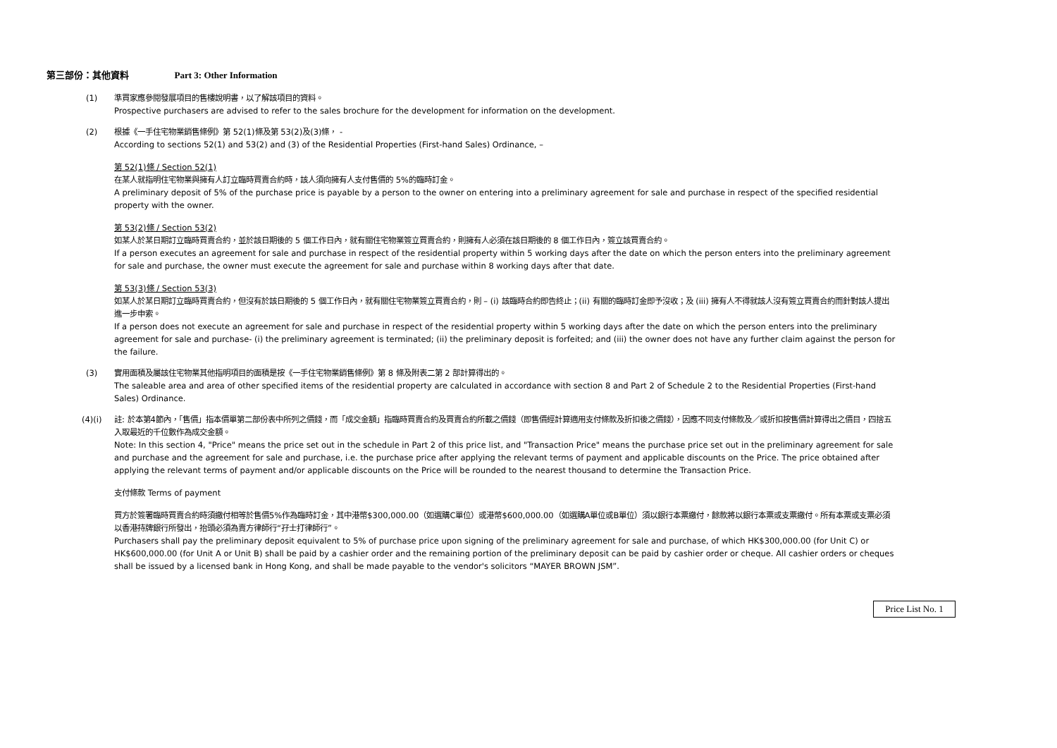第三部份：其他資料 Part 3: Other Information
(1) 準買家應參閱發展項目的售樓說明書，以了解該項目的資料。
Prospective purchasers are advised to refer to the sales brochure for the development for information on the development.
(2) 根據《一手住宅物業銷售條例》第 52(1)條及第 53(2)及(3)條， -
According to sections 52(1) and 53(2) and (3) of the Residential Properties (First-hand Sales) Ordinance, –
第 52(1)條 / Section 52(1)
在某人就指明住宅物業與擁有人訂立臨時買賣合約時，該人須向擁有人支付售價的 5%的臨時訂金。
A preliminary deposit of 5% of the purchase price is payable by a person to the owner on entering into a preliminary agreement for sale and purchase in respect of the specified residential property with the owner.
第 53(2)條 / Section 53(2)
如某人於某日期訂立臨時買賣合約，並於該日期後的 5 個工作日內，就有關住宅物業簽立買賣合約，則擁有人必須在該日期後的 8 個工作日內，簽立該買賣合約。
If a person executes an agreement for sale and purchase in respect of the residential property within 5 working days after the date on which the person enters into the preliminary agreement for sale and purchase, the owner must execute the agreement for sale and purchase within 8 working days after that date.
第 53(3)條 / Section 53(3)
如某人於某日期訂立臨時買賣合約，但沒有於該日期後的 5 個工作日內，就有關住宅物業簽立買賣合約，則 – (i) 該臨時合約即告終止；(ii) 有關的臨時訂金即予沒收；及 (iii) 擁有人不得就該人沒有簽立買賣合約而針對該人提出進一步申索。
If a person does not execute an agreement for sale and purchase in respect of the residential property within 5 working days after the date on which the person enters into the preliminary agreement for sale and purchase- (i) the preliminary agreement is terminated; (ii) the preliminary deposit is forfeited; and (iii) the owner does not have any further claim against the person for the failure.
(3) 實用面積及屬該住宅物業其他指明項目的面積是按《一手住宅物業銷售條例》第 8 條及附表二第 2 部計算得出的。
The saleable area and area of other specified items of the residential property are calculated in accordance with section 8 and Part 2 of Schedule 2 to the Residential Properties (First-hand Sales) Ordinance.
(4)(i) 註: 於本第4節內，「售價」指本價單第二部份表中所列之價錢，而「成交金額」指臨時買賣合約及買賣合約所載之價錢（即售價經計算適用支付條款及折扣後之價錢），因應不同支付條款及／或折扣按售價計算得出之價目，四捨五入取最近的千位數作為成交金額。
Note: In this section 4, "Price" means the price set out in the schedule in Part 2 of this price list, and "Transaction Price" means the purchase price set out in the preliminary agreement for sale and purchase and the agreement for sale and purchase, i.e. the purchase price after applying the relevant terms of payment and applicable discounts on the Price. The price obtained after applying the relevant terms of payment and/or applicable discounts on the Price will be rounded to the nearest thousand to determine the Transaction Price.
支付條款 Terms of payment
買方於簽署臨時買賣合約時須繳付相等於售價5%作為臨時訂金，其中港幣$300,000.00（如選購C單位）或港幣$600,000.00（如選購A單位或B單位）須以銀行本票繳付，餘款將以銀行本票或支票繳付。所有本票或支票必須以香港持牌銀行所發出，抬頭必須為賣方律師行“孖士打律師行”。
Purchasers shall pay the preliminary deposit equivalent to 5% of purchase price upon signing of the preliminary agreement for sale and purchase, of which HK$300,000.00 (for Unit C) or HK$600,000.00 (for Unit A or Unit B) shall be paid by a cashier order and the remaining portion of the preliminary deposit can be paid by cashier order or cheque. All cashier orders or cheques shall be issued by a licensed bank in Hong Kong, and shall be made payable to the vendor's solicitors “MAYER BROWN JSM”.
Price List No. 1